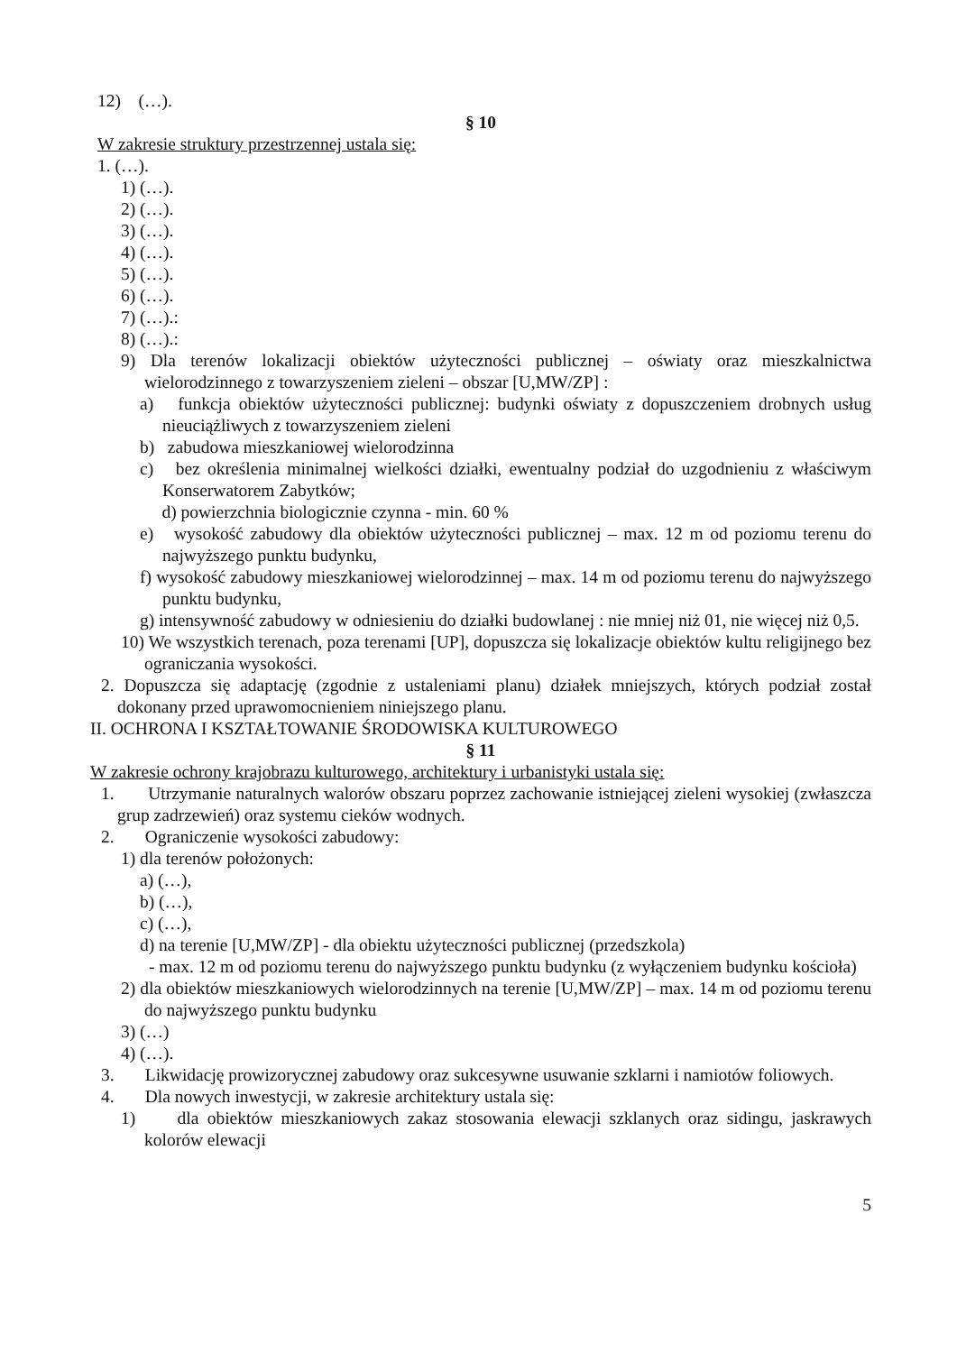12) (…).
§ 10
W zakresie struktury przestrzennej ustala się:
1. (…).
1) (…).
2) (…).
3) (…).
4) (…).
5) (…).
6) (…).
7) (…).:
8) (…).:
9) Dla terenów lokalizacji obiektów użyteczności publicznej – oświaty oraz mieszkalnictwa wielorodzinnego z towarzyszeniem zieleni – obszar [U,MW/ZP] :
a) funkcja obiektów użyteczności publicznej: budynki oświaty z dopuszczeniem drobnych usług nieuciążliwych z towarzyszeniem zieleni
b) zabudowa mieszkaniowej wielorodzinna
c) bez określenia minimalnej wielkości działki, ewentualny podział do uzgodnieniu z właściwym Konserwatorem Zabytków;
d) powierzchnia biologicznie czynna - min. 60 %
e) wysokość zabudowy dla obiektów użyteczności publicznej – max. 12 m od poziomu terenu do najwyższego punktu budynku,
f) wysokość zabudowy mieszkaniowej wielorodzinnej – max. 14 m od poziomu terenu do najwyższego punktu budynku,
g) intensywność zabudowy w odniesieniu do działki budowlanej : nie mniej niż 01, nie więcej niż 0,5.
10) We wszystkich terenach, poza terenami [UP], dopuszcza się lokalizacje obiektów kultu religijnego bez ograniczania wysokości.
2. Dopuszcza się adaptację (zgodnie z ustaleniami planu) działek mniejszych, których podział został dokonany przed uprawomocnieniem niniejszego planu.
II. OCHRONA I KSZTAŁTOWANIE ŚRODOWISKA KULTUROWEGO
§ 11
W zakresie ochrony krajobrazu kulturowego, architektury i urbanistyki ustala się:
1. Utrzymanie naturalnych walorów obszaru poprzez zachowanie istniejącej zieleni wysokiej (zwłaszcza grup zadrzewień) oraz systemu cieków wodnych.
2. Ograniczenie wysokości zabudowy:
1) dla terenów położonych:
a) (…),
b) (…),
c) (…),
d) na terenie [U,MW/ZP] - dla obiektu użyteczności publicznej (przedszkola)
- max. 12 m od poziomu terenu do najwyższego punktu budynku (z wyłączeniem budynku kościoła)
2) dla obiektów mieszkaniowych wielorodzinnych na terenie [U,MW/ZP] – max. 14 m od poziomu terenu do najwyższego punktu budynku
3) (…)
4) (…).
3. Likwidację prowizorycznej zabudowy oraz sukcesywne usuwanie szklarni i namiotów foliowych.
4. Dla nowych inwestycji, w zakresie architektury ustala się:
1) dla obiektów mieszkaniowych zakaz stosowania elewacji szklanych oraz sidingu, jaskrawych kolorów elewacji
5